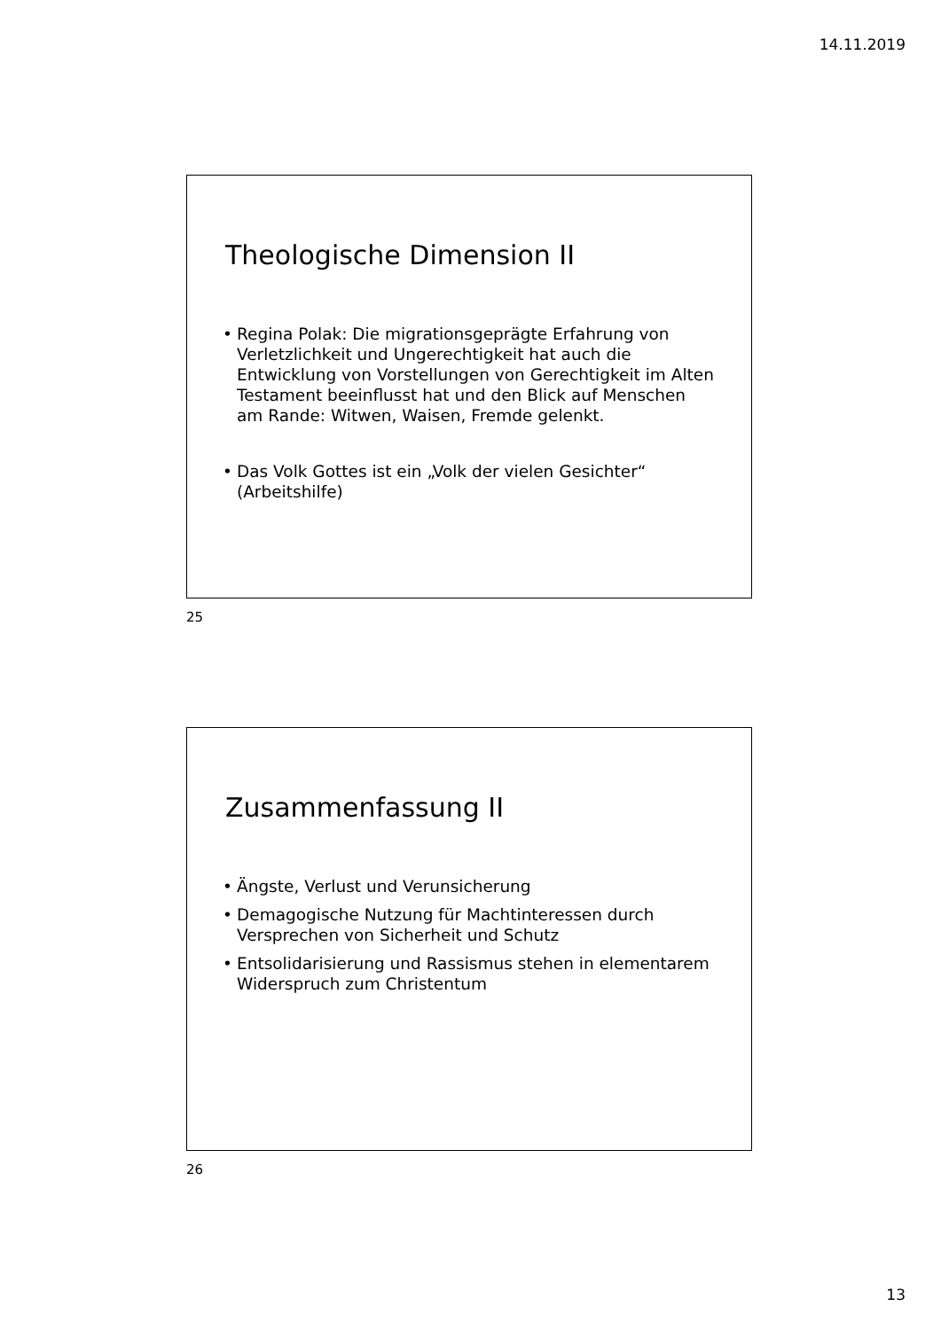14.11.2019
Theologische Dimension II
• Regina Polak: Die migrationsgeprägte Erfahrung von Verletzlichkeit und Ungerechtigkeit hat auch die Entwicklung von Vorstellungen von Gerechtigkeit im Alten Testament beeinflusst hat und den Blick auf Menschen am Rande: Witwen, Waisen, Fremde gelenkt.
• Das Volk Gottes ist ein „Volk der vielen Gesichter“ (Arbeitshilfe)
25
Zusammenfassung II
• Ängste, Verlust und Verunsicherung
• Demagogische Nutzung für Machtinteressen durch Versprechen von Sicherheit und Schutz
• Entsolidarisierung und Rassismus stehen in elementarem Widerspruch zum Christentum
26
13